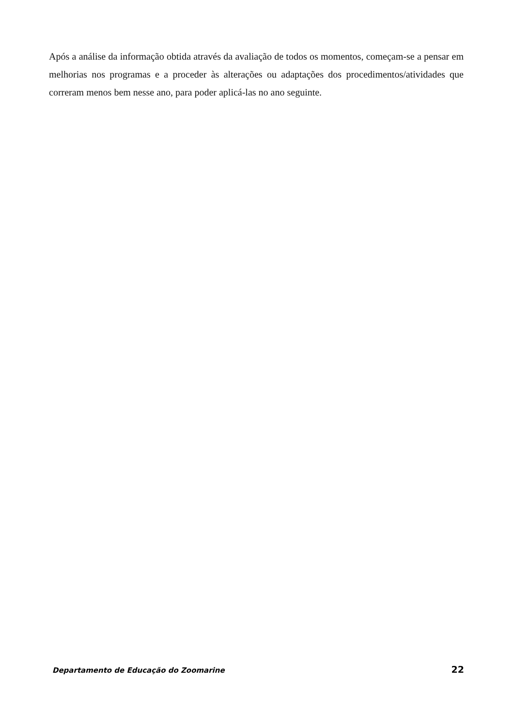Após a análise da informação obtida através da avaliação de todos os momentos, começam-se a pensar em melhorias nos programas e a proceder às alterações ou adaptações dos procedimentos/atividades que correram menos bem nesse ano, para poder aplicá-las no ano seguinte.
Departamento de Educação do Zoomarine 22